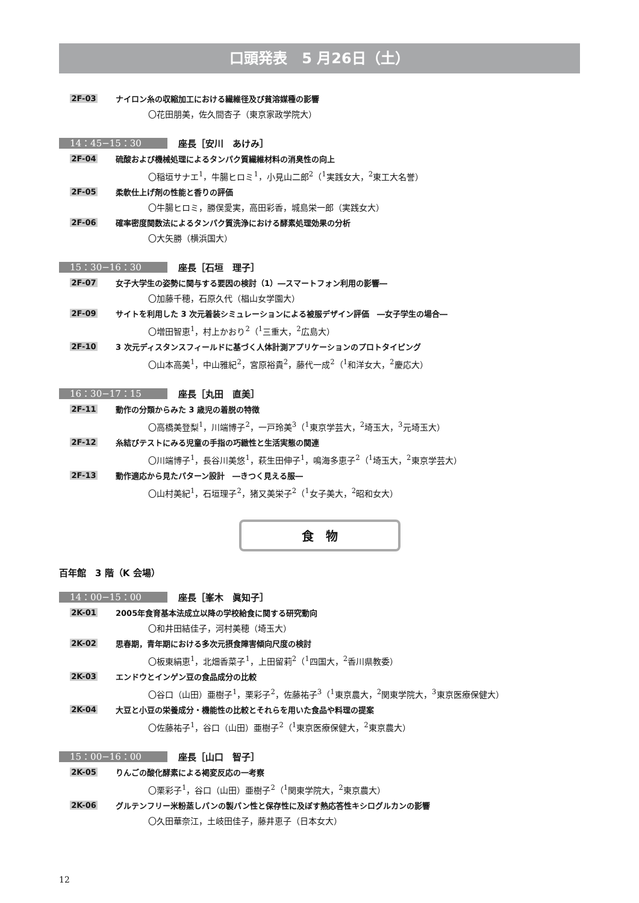口頭発表　5 月26日（土）
2F-03 ナイロン糸の収縮加工における繊維径及び貧溶媒種の影響
〇花田朋美，佐久間杏子（東京家政学院大）
14：45−15：30 座長［安川　あけみ］
2F-04 硫酸および機械処理によるタンパク質繊維材料の消臭性の向上
〇稲垣サナエ<sup>1</sup>，牛腸ヒロミ<sup>1</sup>，小見山二郎<sup>2</sup>（<sup>1</sup>実践女大，<sup>2</sup>東工大名誉）
2F-05 柔軟仕上げ剤の性能と香りの評価
〇牛腸ヒロミ，勝俣愛実，高田彩香，城島栄一郎（実践女大）
2F-06 確率密度関数法によるタンパク質洗浄における酵素処理効果の分析
〇大矢勝（横浜国大）
15：30−16：30 座長［石垣　理子］
2F-07 女子大学生の姿勢に関与する要因の検討（1）―スマートフォン利用の影響―
〇加藤千穂，石原久代（椙山女学園大）
2F-09 サイトを利用した 3 次元着装シミュレーションによる被服デザイン評価　―女子学生の場合―
〇増田智恵<sup>1</sup>，村上かおり<sup>2</sup>（<sup>1</sup>三重大，<sup>2</sup>広島大）
2F-10 3 次元ディスタンスフィールドに基づく人体計測アプリケーションのプロトタイピング
〇山本高美<sup>1</sup>，中山雅紀<sup>2</sup>，宮原裕貴<sup>2</sup>，藤代一成<sup>2</sup>（<sup>1</sup>和洋女大，<sup>2</sup>慶応大）
16：30−17：15 座長［丸田　直美］
2F-11 動作の分類からみた 3 歳児の着脱の特徴
〇高橋美登梨<sup>1</sup>，川端博子<sup>2</sup>，一戸玲美<sup>3</sup>（<sup>1</sup>東京学芸大，<sup>2</sup>埼玉大，<sup>3</sup>元埼玉大）
2F-12 糸結びテストにみる児童の手指の巧緻性と生活実態の関連
〇川端博子<sup>1</sup>，長谷川美悠<sup>1</sup>，萩生田伸子<sup>1</sup>，鳴海多恵子<sup>2</sup>（<sup>1</sup>埼玉大，<sup>2</sup>東京学芸大）
2F-13 動作適応から見たパターン設計　―きつく見える服―
〇山村美紀<sup>1</sup>，石垣理子<sup>2</sup>，猪又美栄子<sup>2</sup>（<sup>1</sup>女子美大，<sup>2</sup>昭和女大）
食　物
百年館　3 階（K 会場）
14：00−15：00 座長［峯木　眞知子］
2K-01 2005年食育基本法成立以降の学校給食に関する研究動向
〇和井田結佳子，河村美穂（埼玉大）
2K-02 思春期，青年期における多次元摂食障害傾向尺度の検討
〇板東絹恵<sup>1</sup>，北畑香菜子<sup>1</sup>，上田留莉<sup>2</sup>（<sup>1</sup>四国大，<sup>2</sup>香川県教委）
2K-03 エンドウとインゲン豆の食品成分の比較
〇谷口（山田）亜樹子<sup>1</sup>，栗彩子<sup>2</sup>，佐藤祐子<sup>3</sup>（<sup>1</sup>東京農大，<sup>2</sup>関東学院大，<sup>3</sup>東京医療保健大）
2K-04 大豆と小豆の栄養成分・機能性の比較とそれらを用いた食品や料理の提案
〇佐藤祐子<sup>1</sup>，谷口（山田）亜樹子<sup>2</sup>（<sup>1</sup>東京医療保健大，<sup>2</sup>東京農大）
15：00−16：00 座長［山口　智子］
2K-05 りんごの酸化酵素による褐変反応の一考察
〇栗彩子<sup>1</sup>，谷口（山田）亜樹子<sup>2</sup>（<sup>1</sup>関東学院大，<sup>2</sup>東京農大）
2K-06 グルテンフリー米粉蒸しパンの製パン性と保存性に及ぼす熱応答性キシログルカンの影響
〇久田華奈江，土岐田佳子，藤井恵子（日本女大）
12